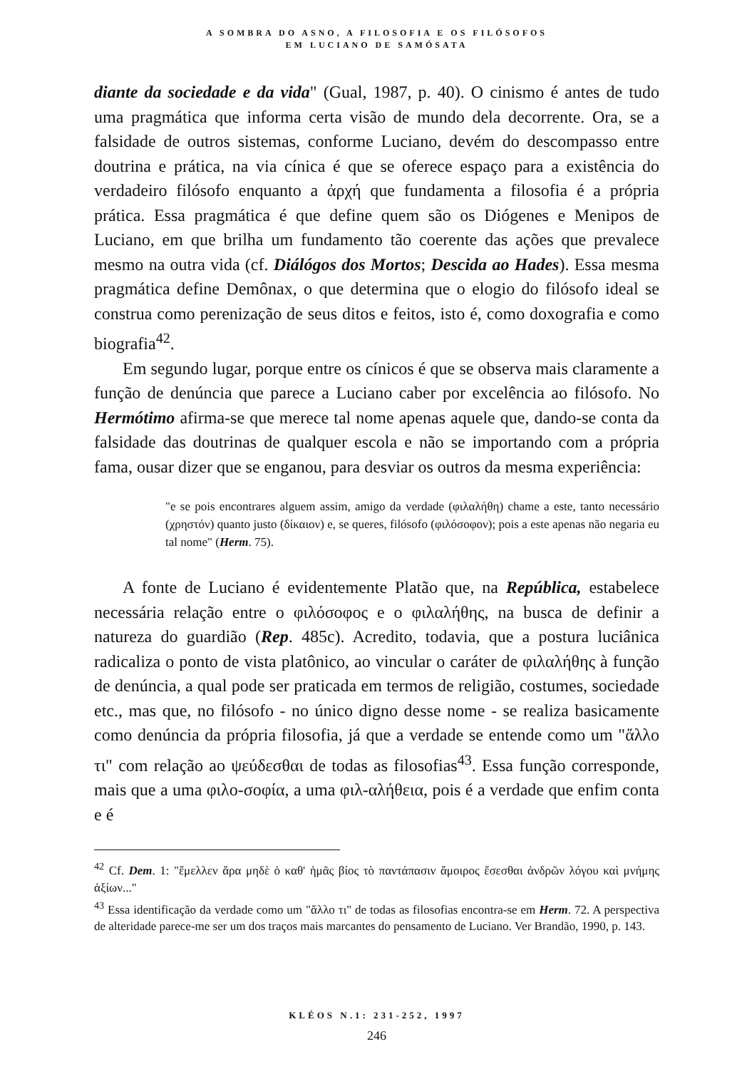A SOMBRA DO ASNO, A FILOSOFIA E OS FILÓSOFOS
EM LUCIANO DE SAMÓSATA
diante da sociedade e da vida" (Gual, 1987, p. 40). O cinismo é antes de tudo uma pragmática que informa certa visão de mundo dela decorrente. Ora, se a falsidade de outros sistemas, conforme Luciano, devém do descompasso entre doutrina e prática, na via cínica é que se oferece espaço para a existência do verdadeiro filósofo enquanto a ἀρχή que fundamenta a filosofia é a própria prática. Essa pragmática é que define quem são os Diógenes e Menipos de Luciano, em que brilha um fundamento tão coerente das ações que prevalece mesmo na outra vida (cf. Diálógos dos Mortos; Descida ao Hades). Essa mesma pragmática define Demônax, o que determina que o elogio do filósofo ideal se construa como perenização de seus ditos e feitos, isto é, como doxografia e como biografia<sup>42</sup>.
Em segundo lugar, porque entre os cínicos é que se observa mais claramente a função de denúncia que parece a Luciano caber por excelência ao filósofo. No Hermótimo afirma-se que merece tal nome apenas aquele que, dando-se conta da falsidade das doutrinas de qualquer escola e não se importando com a própria fama, ousar dizer que se enganou, para desviar os outros da mesma experiência:
"e se pois encontrares alguem assim, amigo da verdade (φιλαλήθη) chame a este, tanto necessário (χρηστόν) quanto justo (δίκαιον) e, se queres, filósofo (φιλόσοφον); pois a este apenas não negaria eu tal nome" (Herm. 75).
A fonte de Luciano é evidentemente Platão que, na República, estabelece necessária relação entre o φιλόσοφος e o φιλαλήθης, na busca de definir a natureza do guardião (Rep. 485c). Acredito, todavia, que a postura luciânica radicaliza o ponto de vista platônico, ao vincular o caráter de φιλαλήθης à função de denúncia, a qual pode ser praticada em termos de religião, costumes, sociedade etc., mas que, no filósofo - no único digno desse nome - se realiza basicamente como denúncia da própria filosofia, já que a verdade se entende como um "ἄλλο τι" com relação ao ψεύδεσθαι de todas as filosofias<sup>43</sup>. Essa função corresponde, mais que a uma φιλο-σοφία, a uma φιλ-αλήθεια, pois é a verdade que enfim conta e é
<sup>42</sup> Cf. Dem. 1: "ἔμελλεν ἄρα μηδὲ ὁ καθ' ἡμᾶς βίος τὸ παντάπασιν ἄμοιρος ἔσεσθαι ἀνδρῶν λόγου καὶ μνήμης ἀξίων..."
<sup>43</sup> Essa identificação da verdade como um "ἄλλο τι" de todas as filosofias encontra-se em Herm. 72. A perspectiva de alteridade parece-me ser um dos traços mais marcantes do pensamento de Luciano. Ver Brandão, 1990, p. 143.
KLÉOS N.1: 231-252, 1997
246